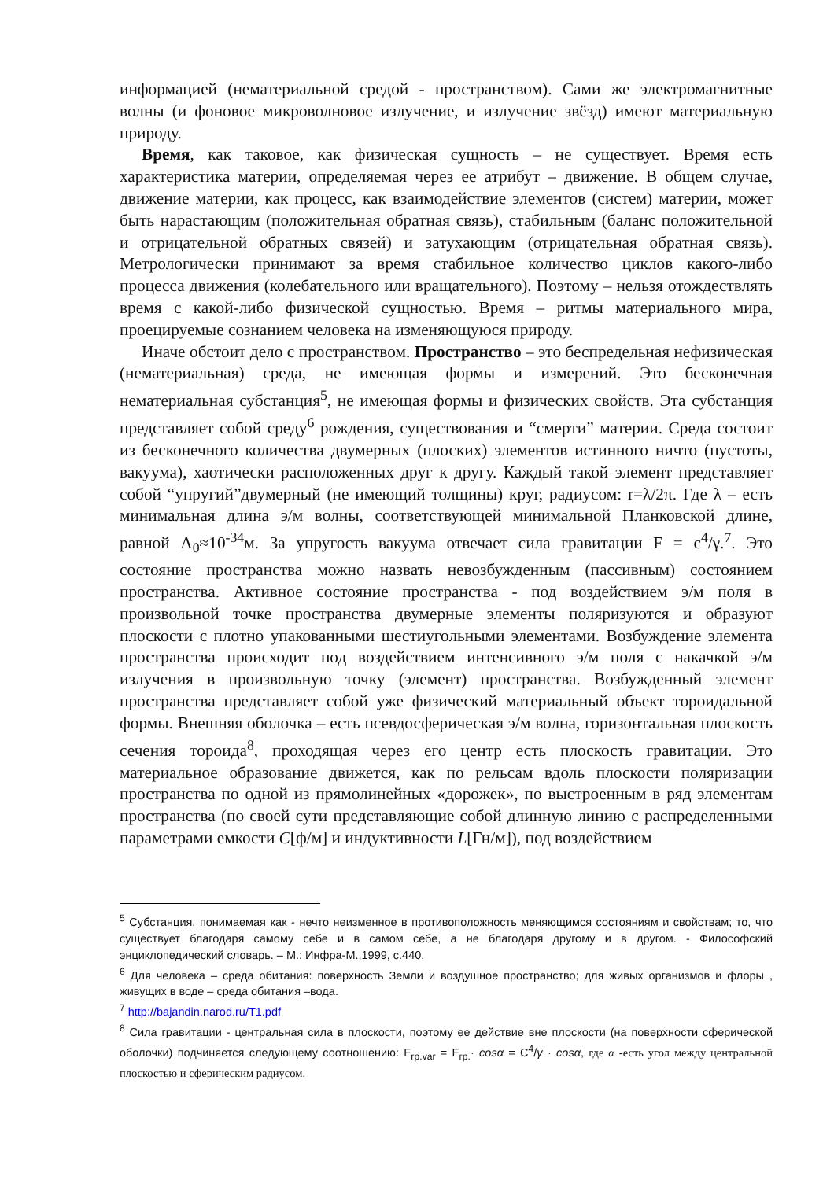информацией (нематериальной средой - пространством). Сами же электромагнитные волны (и фоновое микроволновое излучение, и излучение звёзд) имеют материальную природу.
Время, как таковое, как физическая сущность – не существует. Время есть характеристика материи, определяемая через ее атрибут – движение. В общем случае, движение материи, как процесс, как взаимодействие элементов (систем) материи, может быть нарастающим (положительная обратная связь), стабильным (баланс положительной и отрицательной обратных связей) и затухающим (отрицательная обратная связь). Метрологически принимают за время стабильное количество циклов какого-либо процесса движения (колебательного или вращательного). Поэтому – нельзя отождествлять время с какой-либо физической сущностью. Время – ритмы материального мира, проецируемые сознанием человека на изменяющуюся природу.
Иначе обстоит дело с пространством. Пространство – это беспредельная нефизическая (нематериальная) среда, не имеющая формы и измерений. Это бесконечная нематериальная субстанция<sup>5</sup>, не имеющая формы и физических свойств. Эта субстанция представляет собой среду<sup>6</sup> рождения, существования и “смерти” материи. Среда состоит из бесконечного количества двумерных (плоских) элементов истинного ничто (пустоты, вакуума), хаотически расположенных друг к другу. Каждый такой элемент представляет собой “упругий”двумерный (не имеющий толщины) круг, радиусом: r=λ/2π. Где λ – есть минимальная длина э/м волны, соответствующей минимальной Планковской длине, равной Λ<sub>0</sub>≈10<sup>-34</sup>м. За упругость вакуума отвечает сила гравитации F = c<sup>4</sup>/γ.<sup>7</sup>. Это состояние пространства можно назвать невозбужденным (пассивным) состоянием пространства. Активное состояние пространства - под воздействием э/м поля в произвольной точке пространства двумерные элементы поляризуются и образуют плоскости с плотно упакованными шестиугольными элементами. Возбуждение элемента пространства происходит под воздействием интенсивного э/м поля с накачкой э/м излучения в произвольную точку (элемент) пространства. Возбужденный элемент пространства представляет собой уже физический материальный объект тороидальной формы. Внешняя оболочка – есть псевдосферическая э/м волна, горизонтальная плоскость сечения тороида<sup>8</sup>, проходящая через его центр есть плоскость гравитации. Это материальное образование движется, как по рельсам вдоль плоскости поляризации пространства по одной из прямолинейных «дорожек», по выстроенным в ряд элементам пространства (по своей сути представляющие собой длинную линию с распределенными параметрами емкости C[ф/м] и индуктивности L[Гн/м]), под воздействием
<sup>5</sup> Субстанция, понимаемая как - нечто неизменное в противоположность меняющимся состояниям и свойствам; то, что существует благодаря самому себе и в самом себе, а не благодаря другому и в другом. - Философский энциклопедический словарь. – М.: Инфра-М.,1999, с.440.
<sup>6</sup> Для человека – среда обитания: поверхность Земли и воздушное пространство; для живых организмов и флоры , живущих в воде – среда обитания –вода.
<sup>7</sup> http://bajandin.narod.ru/T1.pdf
<sup>8</sup> Сила гравитации - центральная сила в плоскости, поэтому ее действие вне плоскости (на поверхности сферической оболочки) подчиняется следующему соотношению: F<sub>гр.var</sub> = F<sub>гр.</sub>· cosα = C<sup>4</sup>/γ · cosα, где α -есть угол между центральной плоскостью и сферическим радиусом.